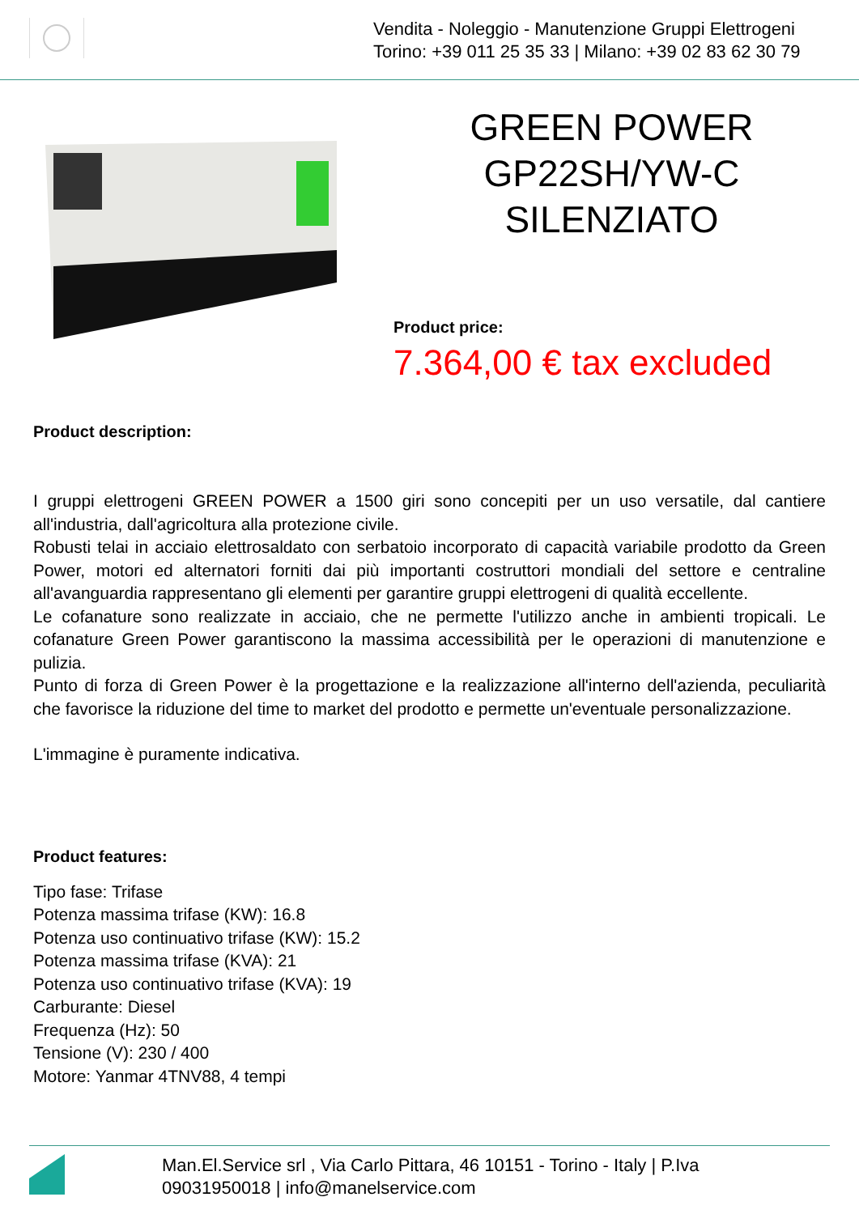Vendita - Noleggio - Manutenzione Gruppi Elettrogeni
Torino: +39 011 25 35 33 | Milano: +39 02 83 62 30 79
GREEN POWER
GP22SH/YW-C
SILENZIATO
Product price:
7.364,00 € tax excluded
Product description:
I gruppi elettrogeni GREEN POWER a 1500 giri sono concepiti per un uso versatile, dal cantiere all'industria, dall'agricoltura alla protezione civile.
Robusti telai in acciaio elettrosaldato con serbatoio incorporato di capacità variabile prodotto da Green Power, motori ed alternatori forniti dai più importanti costruttori mondiali del settore e centraline all'avanguardia rappresentano gli elementi per garantire gruppi elettrogeni di qualità eccellente.
Le cofanature sono realizzate in acciaio, che ne permette l'utilizzo anche in ambienti tropicali. Le cofanature Green Power garantiscono la massima accessibilità per le operazioni di manutenzione e pulizia.
Punto di forza di Green Power è la progettazione e la realizzazione all'interno dell'azienda, peculiarità che favorisce la riduzione del time to market del prodotto e permette un'eventuale personalizzazione.
L'immagine è puramente indicativa.
Product features:
Tipo fase: Trifase
Potenza massima trifase (KW): 16.8
Potenza uso continuativo trifase (KW): 15.2
Potenza massima trifase (KVA): 21
Potenza uso continuativo trifase (KVA): 19
Carburante: Diesel
Frequenza (Hz): 50
Tensione (V): 230 / 400
Motore: Yanmar 4TNV88, 4 tempi
Man.El.Service srl , Via Carlo Pittara, 46 10151 - Torino - Italy | P.Iva
09031950018 | info@manelservice.com